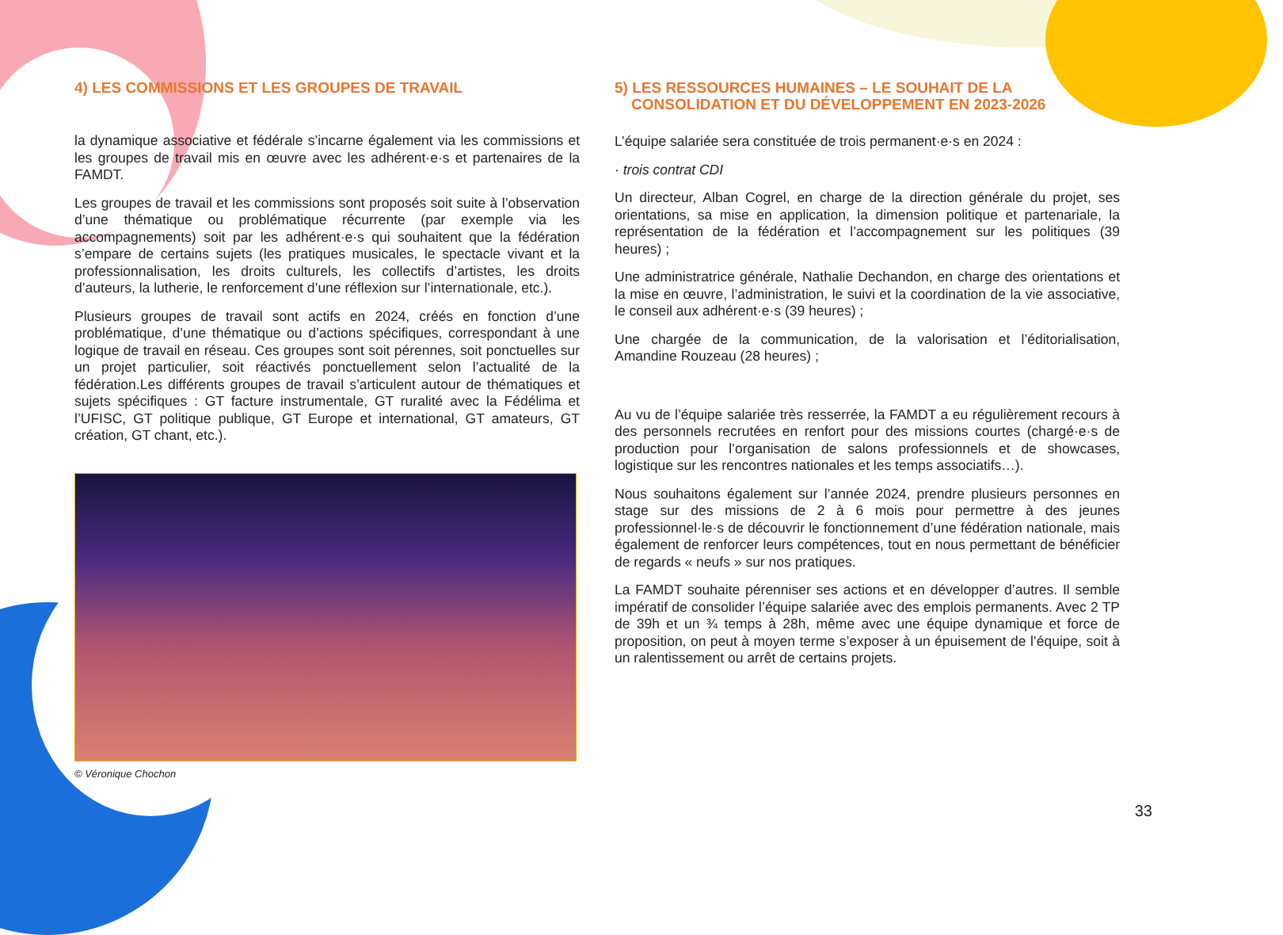4) LES COMMISSIONS ET LES GROUPES DE TRAVAIL
la dynamique associative et fédérale s’incarne également via les commissions et les groupes de travail mis en œuvre avec les adhérent·e·s et partenaires de la FAMDT.
Les groupes de travail et les commissions sont proposés soit suite à l’observation d’une thématique ou problématique récurrente (par exemple via les accompagnements) soit par les adhérent·e·s qui souhaitent que la fédération s’empare de certains sujets (les pratiques musicales, le spectacle vivant et la professionnalisation, les droits culturels, les collectifs d’artistes, les droits d’auteurs, la lutherie, le renforcement d’une réflexion sur l’internationale, etc.).
Plusieurs groupes de travail sont actifs en 2024, créés en fonction d’une problématique, d’une thématique ou d’actions spécifiques, correspondant à une logique de travail en réseau. Ces groupes sont soit pérennes, soit ponctuelles sur un projet particulier, soit réactivés ponctuellement selon l’actualité de la fédération.Les différents groupes de travail s’articulent autour de thématiques et sujets spécifiques : GT facture instrumentale, GT ruralité avec la Fédélima et l’UFISC, GT politique publique, GT Europe et international, GT amateurs, GT création, GT chant, etc.).
© Véronique Chochon
5) LES RESSOURCES HUMAINES – LE SOUHAIT DE LA
CONSOLIDATION ET DU DÉVELOPPEMENT EN 2023-2026
L’équipe salariée sera constituée de trois permanent·e·s en 2024 :
· trois contrat CDI
Un directeur, Alban Cogrel, en charge de la direction générale du projet, ses orientations, sa mise en application, la dimension politique et partenariale, la représentation de la fédération et l’accompagnement sur les politiques (39 heures) ;
Une administratrice générale, Nathalie Dechandon, en charge des orientations et la mise en œuvre, l’administration, le suivi et la coordination de la vie associative, le conseil aux adhérent·e·s (39 heures) ;
Une chargée de la communication, de la valorisation et l’éditorialisation, Amandine Rouzeau (28 heures) ;
Au vu de l’équipe salariée très resserrée, la FAMDT a eu régulièrement recours à des personnels recrutées en renfort pour des missions courtes (chargé·e·s de production pour l’organisation de salons professionnels et de showcases, logistique sur les rencontres nationales et les temps associatifs…).
Nous souhaitons également sur l’année 2024, prendre plusieurs personnes en stage sur des missions de 2 à 6 mois pour permettre à des jeunes professionnel·le·s de découvrir le fonctionnement d’une fédération nationale, mais également de renforcer leurs compétences, tout en nous permettant de bénéficier de regards « neufs » sur nos pratiques.
La FAMDT souhaite pérenniser ses actions et en développer d’autres. Il semble impératif de consolider l’équipe salariée avec des emplois permanents. Avec 2 TP de 39h et un ¾ temps à 28h, même avec une équipe dynamique et force de proposition, on peut à moyen terme s’exposer à un épuisement de l’équipe, soit à un ralentissement ou arrêt de certains projets.
33